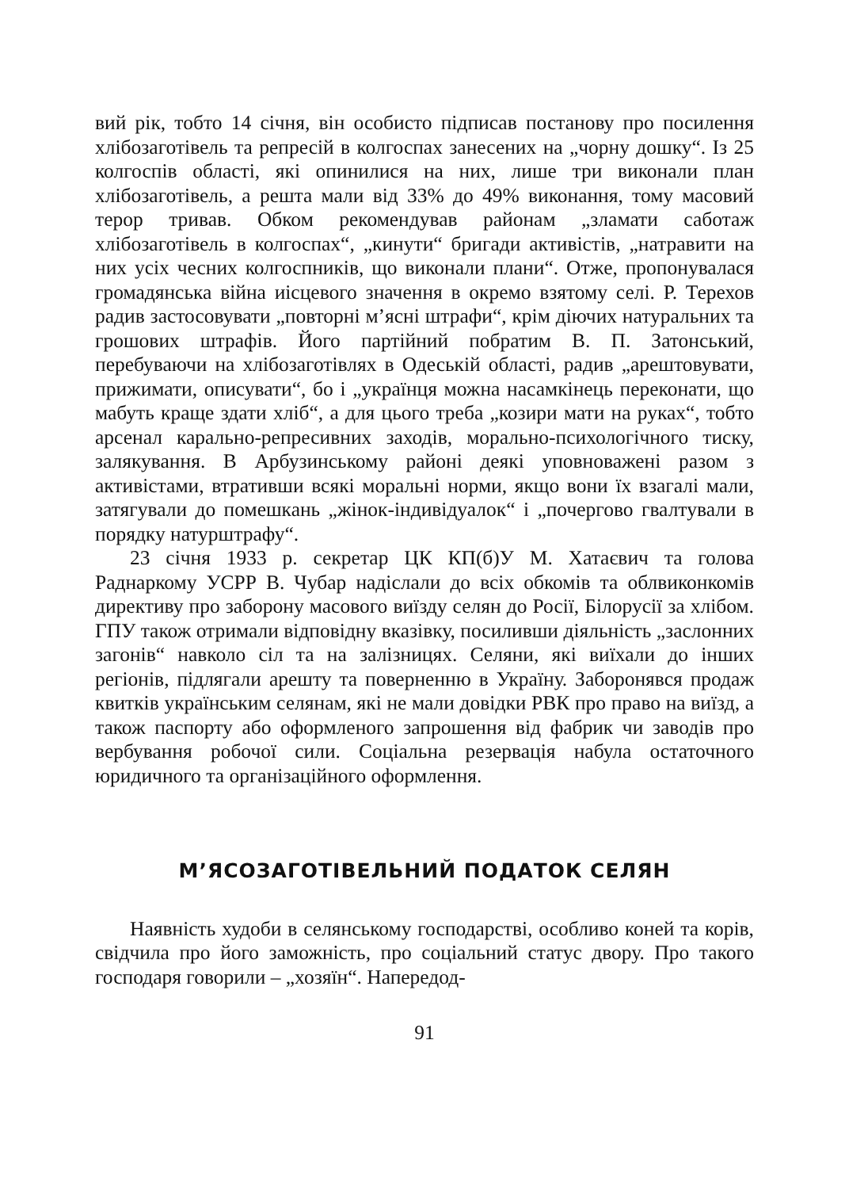вий рік, тобто 14 січня, він особисто підписав постанову про посилення хлібозаготівель та репресій в колгоспах занесених на „чорну дошку“. Із 25 колгоспів області, які опинилися на них, лише три виконали план хлібозаготівель, а решта мали від 33% до 49% виконання, тому масовий терор тривав. Обком рекомендував районам „зламати саботаж хлібозаготівель в колгоспах“, „кинути“ бригади активістів, „натравити на них усіх чесних колгоспників, що виконали плани“. Отже, пропонувалася громадянська війна иісцевого значення в окремо взятому селі. Р. Терехов радив застосовувати „повторні м’ясні штрафи“, крім діючих натуральних та грошових штрафів. Його партійний побратим В. П. Затонський, перебуваючи на хлібозаготівлях в Одеській області, радив „арештовувати, прижимати, описувати“, бо і „українця можна насамкінець переконати, що мабуть краще здати хліб“, а для цього треба „козири мати на руках“, тобто арсенал карально-репресивних заходів, морально-психологічного тиску, залякування. В Арбузинському районі деякі уповноважені разом з активістами, втративши всякі моральні норми, якщо вони їх взагалі мали, затягували до помешкань „жінок-індивідуалок“ і „почергово гвалтували в порядку натурштрафу“.
23 січня 1933 р. секретар ЦК КП(б)У М. Хатаєвич та голова Раднаркому УСРР В. Чубар надіслали до всіх обкомів та облвиконкомів директиву про заборону масового виїзду селян до Росії, Білорусії за хлібом. ГПУ також отримали відповідну вказівку, посиливши діяльність „заслонних загонів“ навколо сіл та на залізницях. Селяни, які виїхали до інших регіонів, підлягали арешту та поверненню в Україну. Заборонявся продаж квитків українським селянам, які не мали довідки РВК про право на виїзд, а також паспорту або оформленого запрошення від фабрик чи заводів про вербування робочої сили. Соціальна резервація набула остаточного юридичного та організаційного оформлення.
М’ЯСОЗАГОТІВЕЛЬНИЙ ПОДАТОК СЕЛЯН
Наявність худоби в селянському господарстві, особливо коней та корів, свідчила про його заможність, про соціальний статус двору. Про такого господаря говорили – „хозяїн“. Напередод-
91